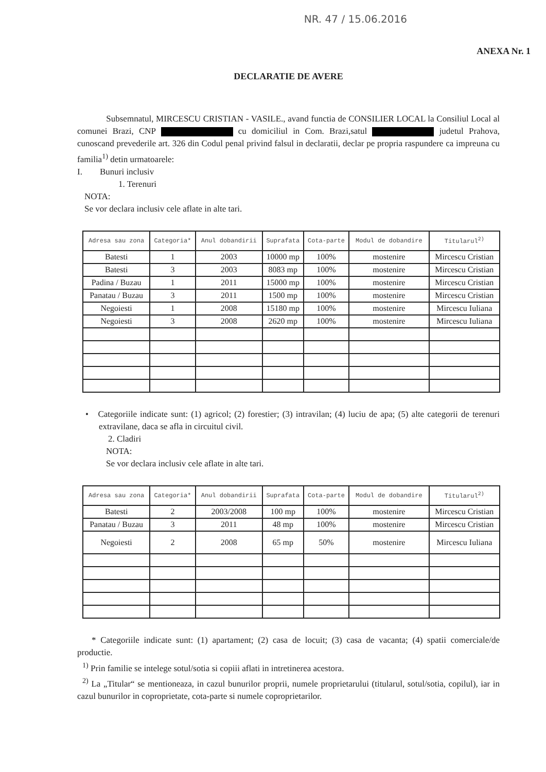NR. 47 / 15.06.2016
ANEXA Nr. 1
DECLARATIE DE AVERE
Subsemnatul, MIRCESCU CRISTIAN - VASILE., avand functia de CONSILIER LOCAL la Consiliul Local al comunei Brazi, CNP cu domiciliul in Com. Brazi,satul judetul Prahova, cunoscand prevederile art. 326 din Codul penal privind falsul in declaratii, declar pe propria raspundere ca impreuna cu familia<sup>1)</sup> detin urmatoarele:
I. Bunuri inclusiv
1. Terenuri
NOTA:
Se vor declara inclusiv cele aflate in alte tari.
| Adresa sau zona | Categoria* | Anul dobandirii | Suprafata | Cota-parte | Modul de dobandire | Titularul<sup>2)</sup> |
| --- | --- | --- | --- | --- | --- | --- |
| Batesti | 1 | 2003 | 10000 mp | 100% | mostenire | Mircescu Cristian |
| Batesti | 3 | 2003 | 8083 mp | 100% | mostenire | Mircescu Cristian |
| Padina / Buzau | 1 | 2011 | 15000 mp | 100% | mostenire | Mircescu Cristian |
| Panatau / Buzau | 3 | 2011 | 1500 mp | 100% | mostenire | Mircescu Cristian |
| Negoiesti | 1 | 2008 | 15180 mp | 100% | mostenire | Mircescu Iuliana |
| Negoiesti | 3 | 2008 | 2620 mp | 100% | mostenire | Mircescu Iuliana |
• Categoriile indicate sunt: (1) agricol; (2) forestier; (3) intravilan; (4) luciu de apa; (5) alte categorii de terenuri extravilane, daca se afla in circuitul civil.
2. Cladiri
NOTA:
Se vor declara inclusiv cele aflate in alte tari.
| Adresa sau zona | Categoria* | Anul dobandirii | Suprafata | Cota-parte | Modul de dobandire | Titularul<sup>2)</sup> |
| --- | --- | --- | --- | --- | --- | --- |
| Batesti | 2 | 2003/2008 | 100 mp | 100% | mostenire | Mircescu Cristian |
| Panatau / Buzau | 3 | 2011 | 48 mp | 100% | mostenire | Mircescu Cristian |
| Negoiesti | 2 | 2008 | 65 mp | 50% | mostenire | Mircescu Iuliana |
* Categoriile indicate sunt: (1) apartament; (2) casa de locuit; (3) casa de vacanta; (4) spatii comerciale/de productie.
<sup>1)</sup> Prin familie se intelege sotul/sotia si copiii aflati in intretinerea acestora.
<sup>2)</sup> La „Titular“ se mentioneaza, in cazul bunurilor proprii, numele proprietarului (titularul, sotul/sotia, copilul), iar in cazul bunurilor in coproprietate, cota-parte si numele coproprietarilor.